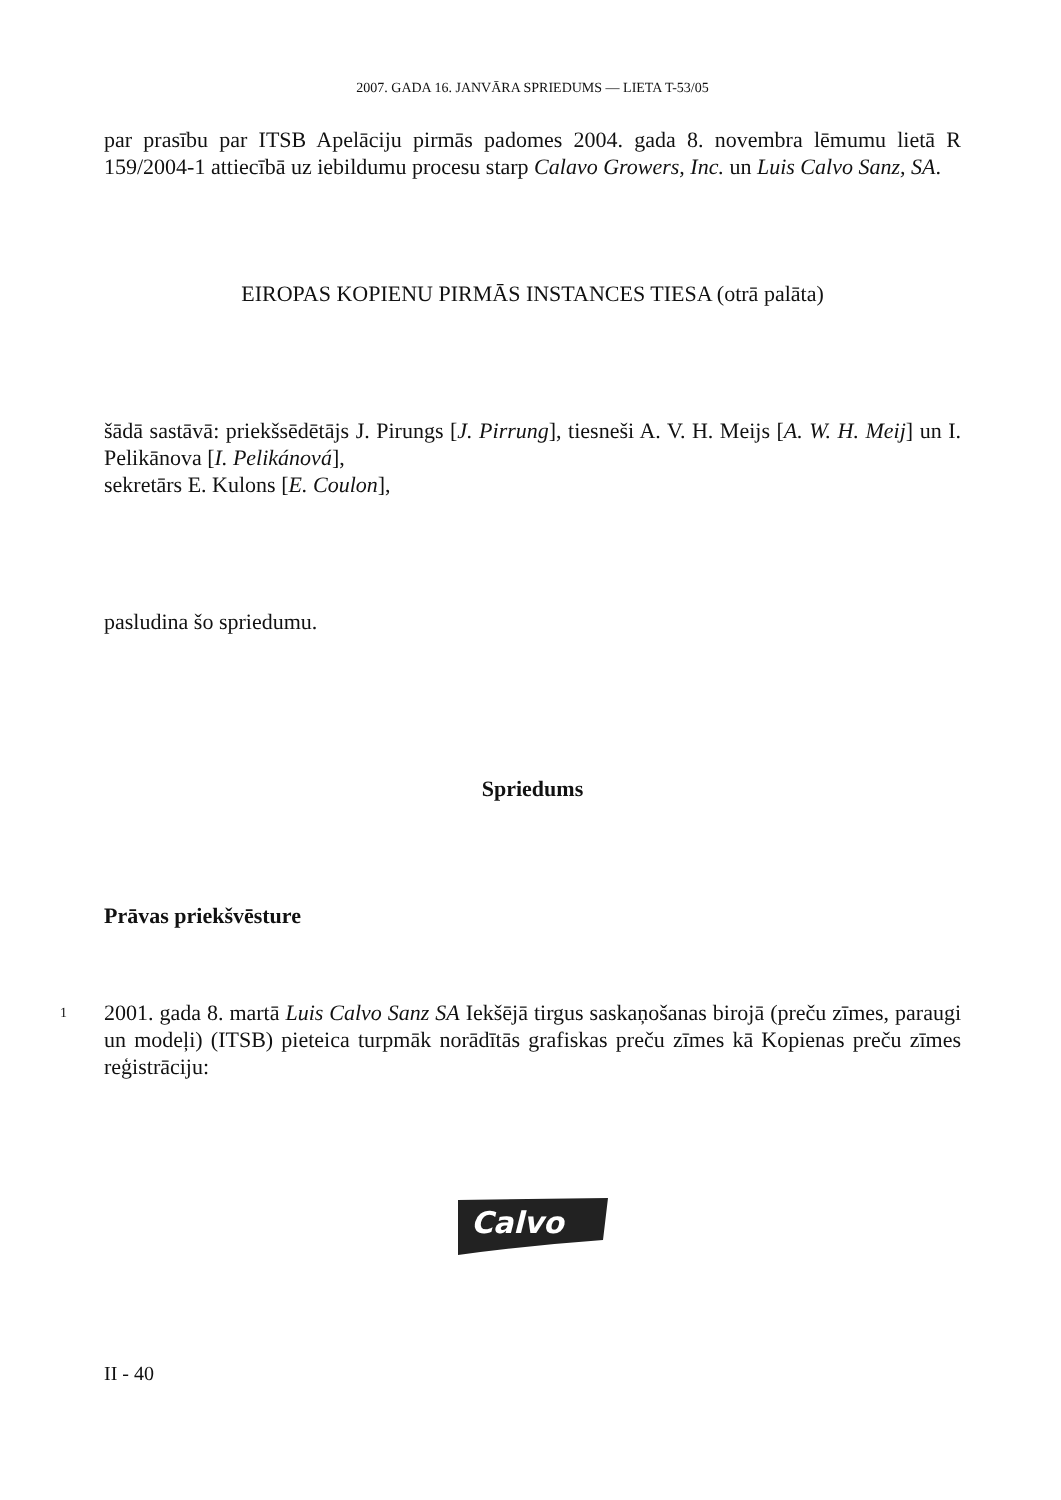2007. GADA 16. JANVĀRA SPRIEDUMS — LIETA T-53/05
par prasību par ITSB Apelāciju pirmās padomes 2004. gada 8. novembra lēmumu lietā R 159/2004-1 attiecībā uz iebildumu procesu starp Calavo Growers, Inc. un Luis Calvo Sanz, SA.
EIROPAS KOPIENU PIRMĀS INSTANCES TIESA (otrā palāta)
šādā sastāvā: priekšsēdētājs J. Pirungs [J. Pirrung], tiesneši A. V. H. Meijs [A. W. H. Meij] un I. Pelikānova [I. Pelikánová],
sekretārs E. Kulons [E. Coulon],
pasludina šo spriedumu.
Spriedums
Prāvas priekšvēsture
1
2001. gada 8. martā Luis Calvo Sanz SA Iekšējā tirgus saskaņošanas birojā (preču zīmes, paraugi un modeļi) (ITSB) pieteica turpmāk norādītās grafiskas preču zīmes kā Kopienas preču zīmes reģistrāciju:
Calvo
II - 40